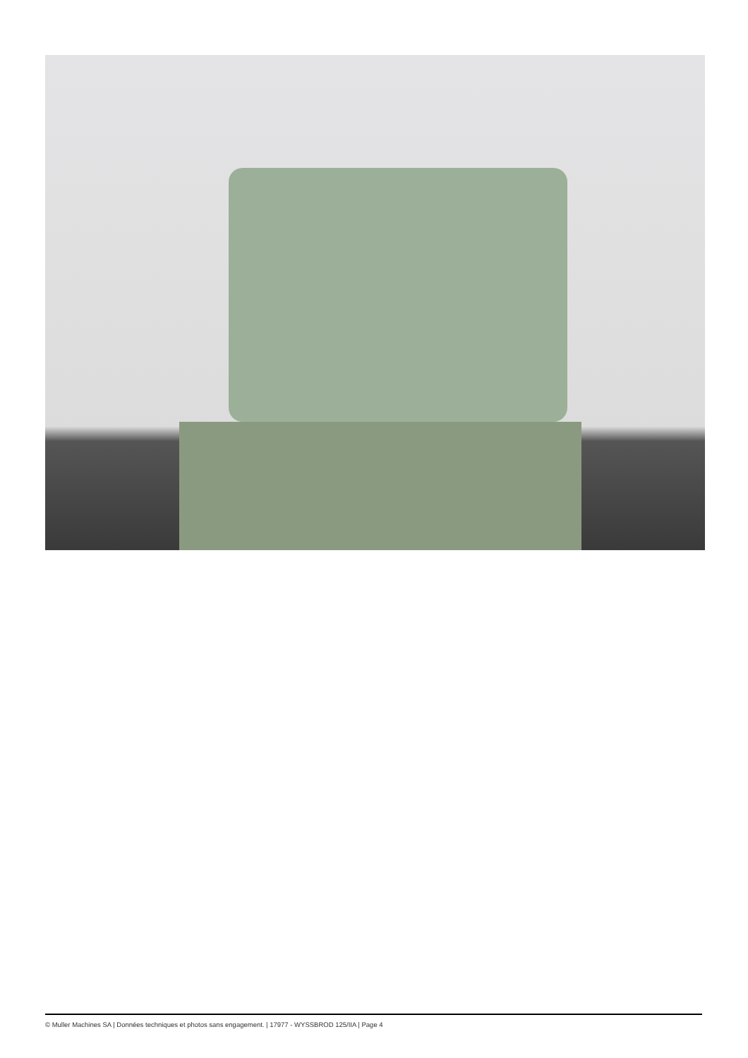© Muller Machines SA | Données techniques et photos sans engagement. | 17977 - WYSSBROD 125/IIA | Page 4